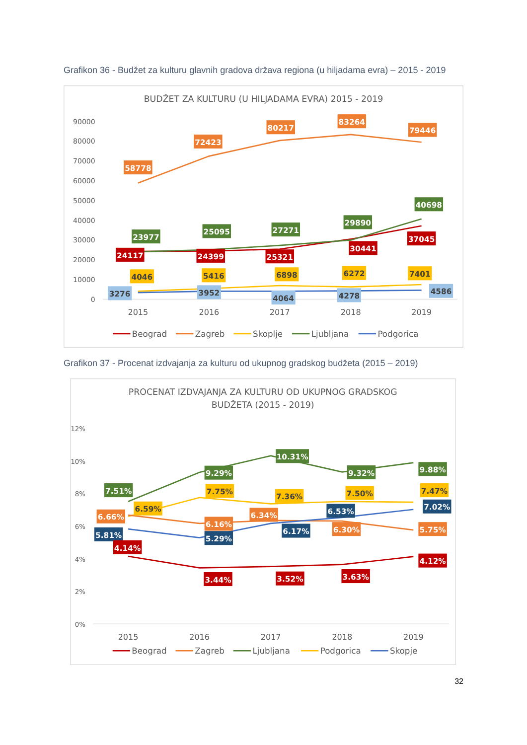Grafikon 36 - Budžet za kulturu glavnih gradova država regiona (u hiljadama evra) – 2015 - 2019
BUDŽET ZA KULTURU (U HILJADAMA EVRA) 2015 - 2019
90000
80000
70000
60000
50000
40000
30000
20000
10000
0
2015
2016
2017
2018
2019
58778
72423
80217
83264
79446
23977
25095
27271
29890
40698
24117
24399
25321
30441
37045
4046
5416
6898
6272
7401
3276
3952
4064
4278
4586
Beograd
Zagreb
Skoplje
Ljubljana
Podgorica
Grafikon 37 - Procenat izdvajanja za kulturu od ukupnog gradskog budžeta (2015 – 2019)
PROCENAT IZDVAJANJA ZA KULTURU OD UKUPNOG GRADSKOG
BUDŽETA (2015 - 2019)
12%
10%
8%
6%
4%
2%
0%
2015
2016
2017
2018
2019
7.51%
9.29%
10.31%
9.32%
9.88%
6.66%
6.16%
6.34%
6.30%
5.75%
5.81%
5.29%
6.17%
6.53%
7.02%
4.14%
3.44%
3.52%
3.63%
4.12%
6.59%
7.75%
7.36%
7.50%
7.47%
Beograd
Zagreb
Ljubljana
Podgorica
Skopje
32